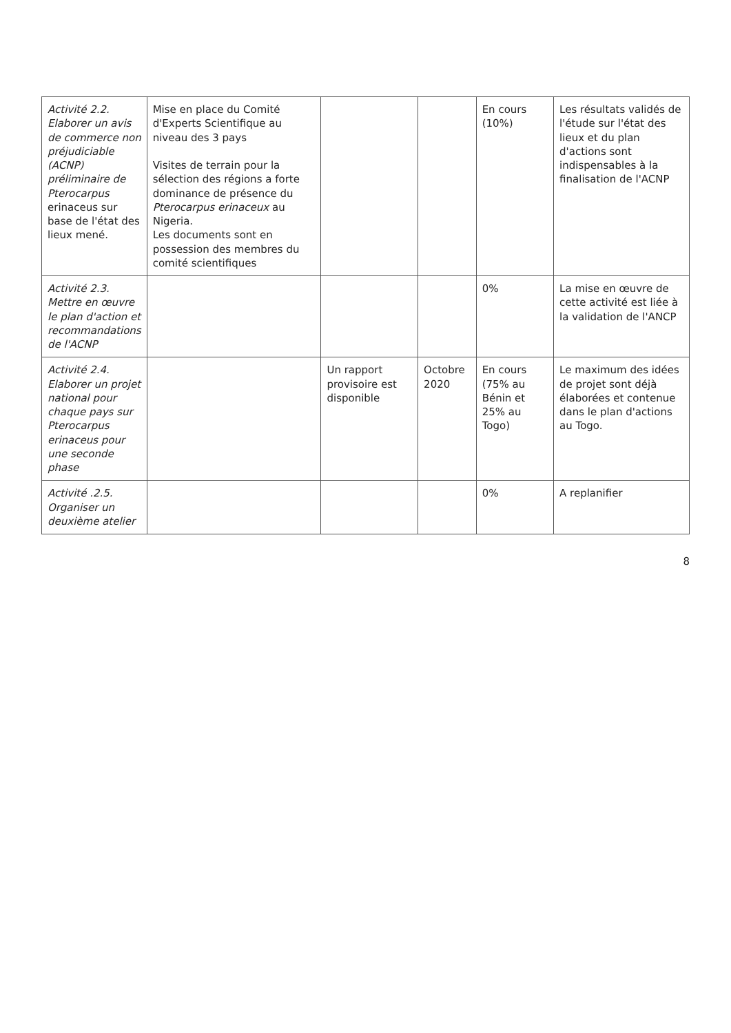| Activité 2.2. Elaborer un avis de commerce non préjudiciable (ACNP) préliminaire de Pterocarpus erinaceus sur base de l'état des lieux mené. | Mise en place du Comité d'Experts Scientifique au niveau des 3 pays Visites de terrain pour la sélection des régions a forte dominance de présence du Pterocarpus erinaceux au Nigeria. Les documents sont en possession des membres du comité scientifiques | | | En cours (10%) | Les résultats validés de l'étude sur l'état des lieux et du plan d'actions sont indispensables à la finalisation de l'ACNP |
| Activité 2.3. Mettre en œuvre le plan d'action et recommandations de l'ACNP | | | | 0% | La mise en œuvre de cette activité est liée à la validation de l'ANCP |
| Activité 2.4. Elaborer un projet national pour chaque pays sur Pterocarpus erinaceus pour une seconde phase | | Un rapport provisoire est disponible | Octobre 2020 | En cours (75% au Bénin et 25% au Togo) | Le maximum des idées de projet sont déjà élaborées et contenue dans le plan d'actions au Togo. |
| Activité .2.5. Organiser un deuxième atelier | | | | 0% | A replanifier |
8